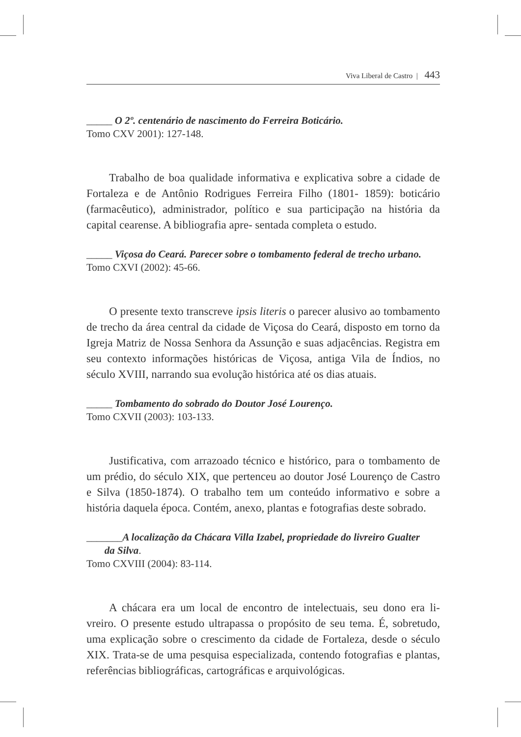Viva Liberal de Castro | 443
_____ O 2º. centenário de nascimento do Ferreira Boticário.
Tomo CXV 2001): 127-148.
Trabalho de boa qualidade informativa e explicativa sobre a cidade de Fortaleza e de Antônio Rodrigues Ferreira Filho (1801- 1859): boticário (farmacêutico), administrador, político e sua participação na história da capital cearense. A bibliografia apre- sentada completa o estudo.
_____ Viçosa do Ceará. Parecer sobre o tombamento federal de trecho urbano.
Tomo CXVI (2002): 45-66.
O presente texto transcreve ipsis literis o parecer alusivo ao tombamento de trecho da área central da cidade de Viçosa do Ceará, disposto em torno da Igreja Matriz de Nossa Senhora da Assunção e suas adjacências. Registra em seu contexto informações históricas de Viçosa, antiga Vila de Índios, no século XVIII, narrando sua evolução histórica até os dias atuais.
_____ Tombamento do sobrado do Doutor José Lourenço.
Tomo CXVII (2003): 103-133.
Justificativa, com arrazoado técnico e histórico, para o tombamento de um prédio, do século XIX, que pertenceu ao doutor José Lourenço de Castro e Silva (1850-1874). O trabalho tem um conteúdo informativo e sobre a história daquela época. Contém, anexo, plantas e fotografias deste sobrado.
_______A localização da Chácara Villa Izabel, propriedade do livreiro Gualter
da Silva.
Tomo CXVIII (2004): 83-114.
A chácara era um local de encontro de intelectuais, seu dono era li- vreiro. O presente estudo ultrapassa o propósito de seu tema. É, sobretudo, uma explicação sobre o crescimento da cidade de Fortaleza, desde o século XIX. Trata-se de uma pesquisa especializada, contendo fotografias e plantas, referências bibliográficas, cartográficas e arquivológicas.